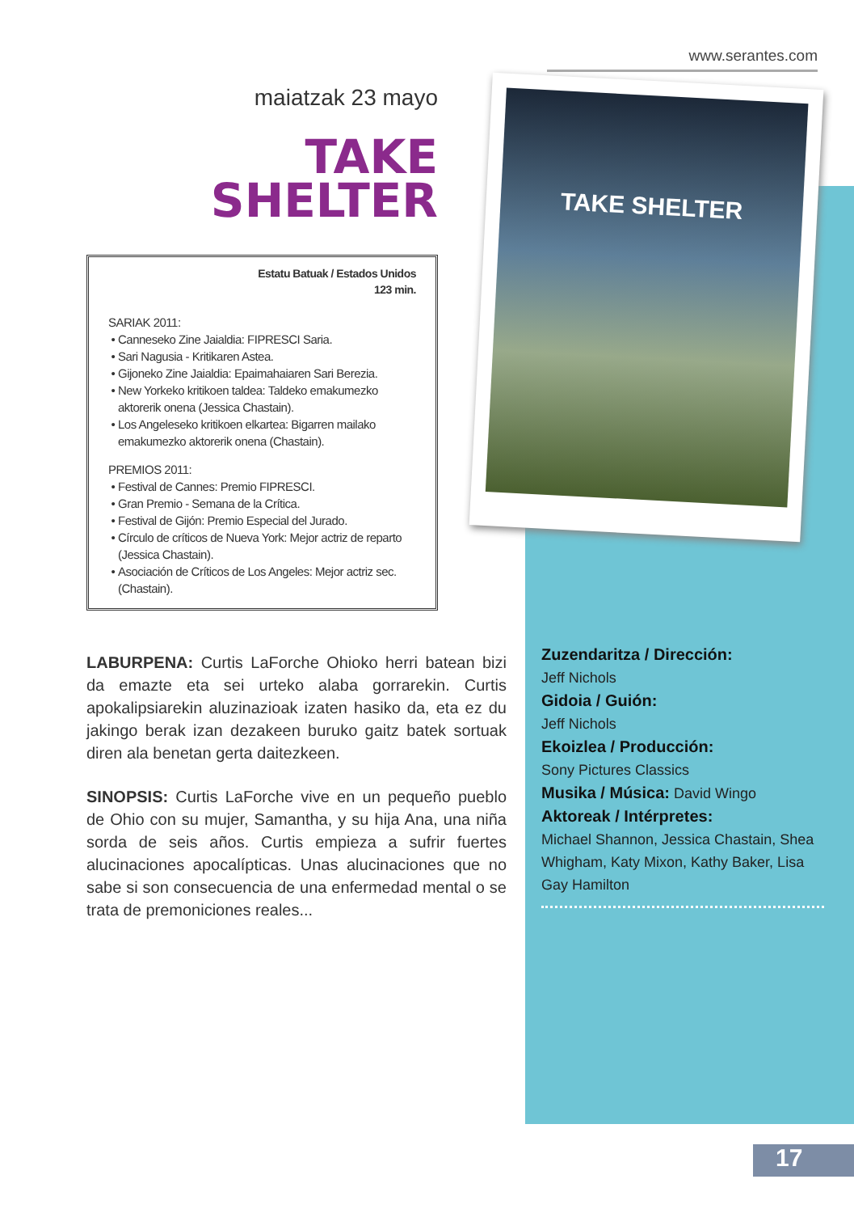www.serantes.com
maiatzak 23 mayo
TAKE
SHELTER
Estatu Batuak / Estados Unidos
123 min.
SARIAK 2011:
Canneseko Zine Jaialdia: FIPRESCI Saria.
Sari Nagusia - Kritikaren Astea.
Gijoneko Zine Jaialdia: Epaimahaiaren Sari Berezia.
New Yorkeko kritikoen taldea: Taldeko emakumezko aktorerik onena (Jessica Chastain).
Los Angeleseko kritikoen elkartea: Bigarren mailako emakumezko aktorerik onena (Chastain).
PREMIOS 2011:
Festival de Cannes: Premio FIPRESCI.
Gran Premio - Semana de la Crítica.
Festival de Gijón: Premio Especial del Jurado.
Círculo de críticos de Nueva York: Mejor actriz de reparto (Jessica Chastain).
Asociación de Críticos de Los Angeles: Mejor actriz sec. (Chastain).
LABURPENA: Curtis LaForche Ohioko herri batean bizi da emazte eta sei urteko alaba gorrarekin. Curtis apokalipsiarekin aluzinazioak izaten hasiko da, eta ez du jakingo berak izan dezakeen buruko gaitz batek sortuak diren ala benetan gerta daitezkeen.
SINOPSIS: Curtis LaForche vive en un pequeño pueblo de Ohio con su mujer, Samantha, y su hija Ana, una niña sorda de seis años. Curtis empieza a sufrir fuertes alucinaciones apocalípticas. Unas alucinaciones que no sabe si son consecuencia de una enfermedad mental o se trata de premoniciones reales...
TAKE SHELTER
Zuzendaritza / Dirección:
Jeff Nichols
Gidoia / Guión:
Jeff Nichols
Ekoizlea / Producción:
Sony Pictures Classics
Musika / Música: David Wingo
Aktoreak / Intérpretes:
Michael Shannon, Jessica Chastain, Shea Whigham, Katy Mixon, Kathy Baker, Lisa Gay Hamilton
17